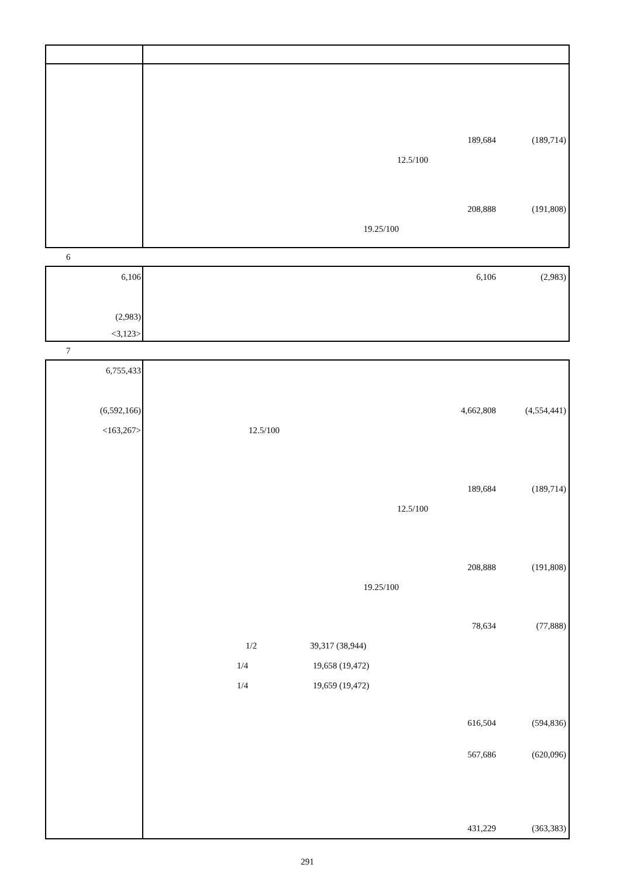| | 189,684 (189,714) 12.5/100 208,888 (191,808) 19.25/100 |
6
| 6,106 (2,983) <3,123> | 6,106 (2,983) |
7
| 6,755,433 (6,592,166) <163,267> | 4,662,808 (4,554,441) 12.5/100 189,684 (189,714) 12.5/100 208,888 (191,808) 19.25/100 78,634 (77,888) 1/2 39,317 (38,944) 1/4 19,658 (19,472) 1/4 19,659 (19,472) 616,504 (594,836) 567,686 (620,096) 431,229 (363,383) |
291